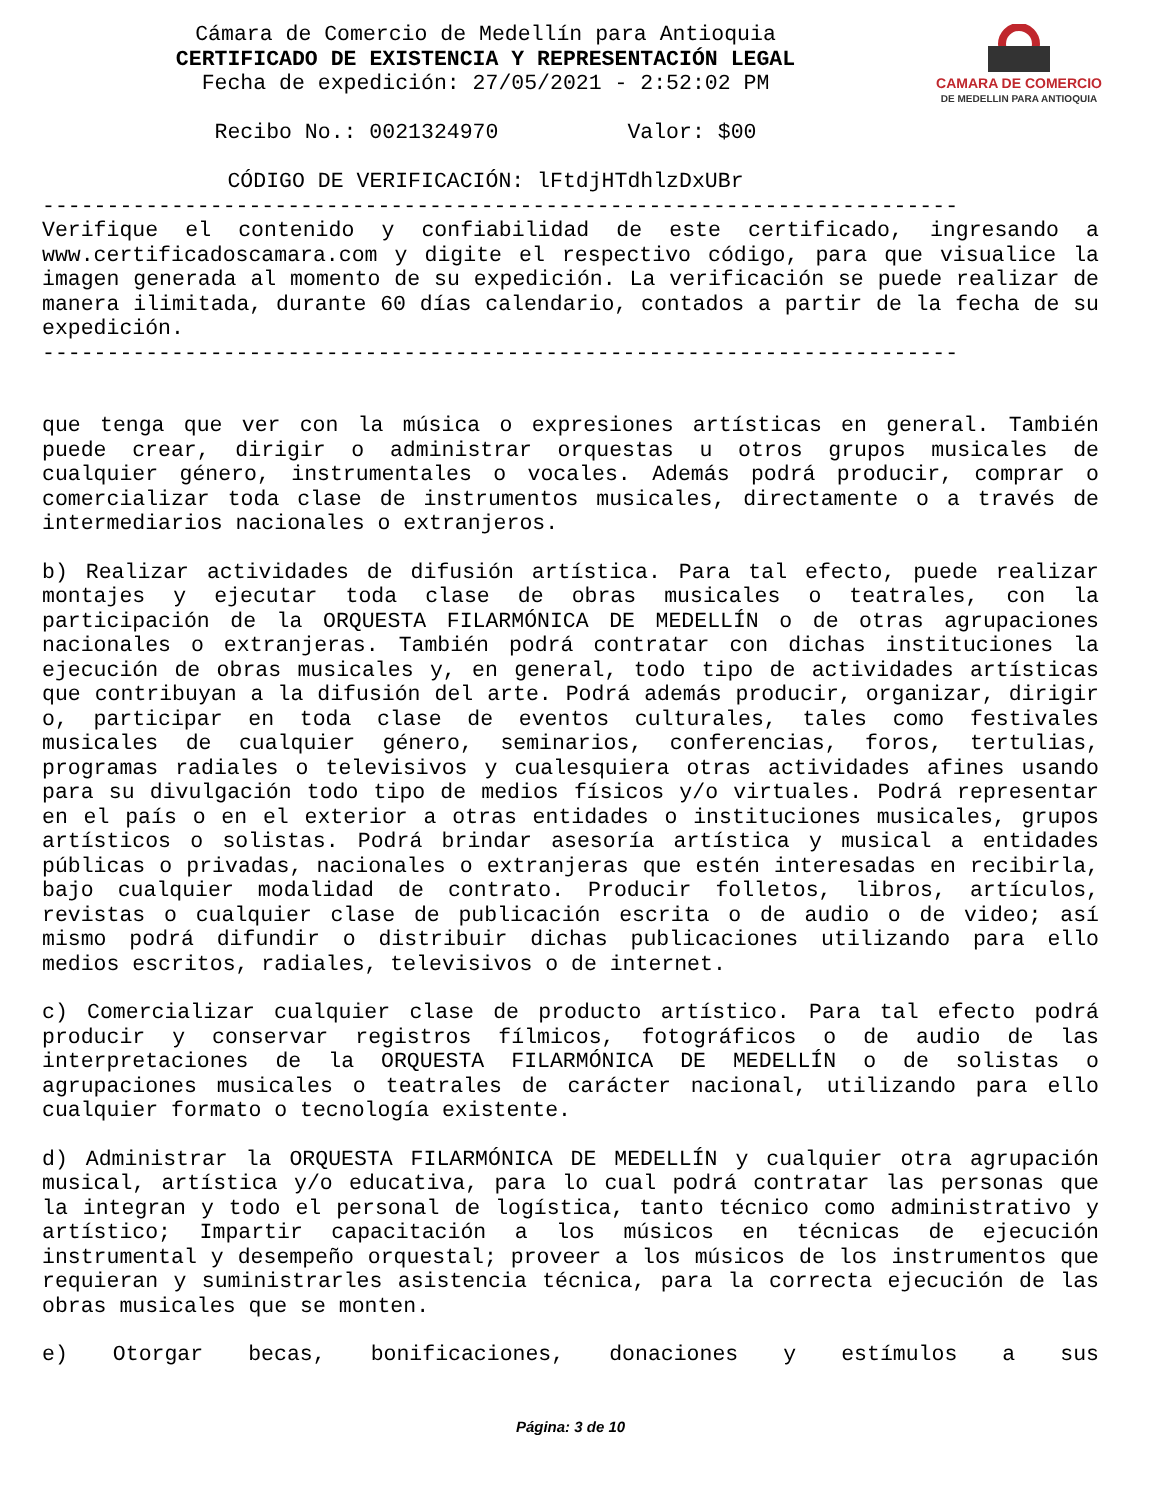CAMARA DE COMERCIO
DE MEDELLIN PARA ANTIOQUIA
Cámara de Comercio de Medellín para Antioquia
CERTIFICADO DE EXISTENCIA Y REPRESENTACIÓN LEGAL
Fecha de expedición: 27/05/2021 - 2:52:02 PM
Recibo No.: 0021324970 Valor: $00
CÓDIGO DE VERIFICACIÓN: lFtdjHTdhlzDxUBr
-----------------------------------------------------------------------
Verifique el contenido y confiabilidad de este certificado, ingresando a www.certificadoscamara.com y digite el respectivo código, para que visualice la imagen generada al momento de su expedición. La verificación se puede realizar de manera ilimitada, durante 60 días calendario, contados a partir de la fecha de su expedición.
-----------------------------------------------------------------------
que tenga que ver con la música o expresiones artísticas en general. También puede crear, dirigir o administrar orquestas u otros grupos musicales de cualquier género, instrumentales o vocales. Además podrá producir, comprar o comercializar toda clase de instrumentos musicales, directamente o a través de intermediarios nacionales o extranjeros.
b) Realizar actividades de difusión artística. Para tal efecto, puede realizar montajes y ejecutar toda clase de obras musicales o teatrales, con la participación de la ORQUESTA FILARMÓNICA DE MEDELLÍN o de otras agrupaciones nacionales o extranjeras. También podrá contratar con dichas instituciones la ejecución de obras musicales y, en general, todo tipo de actividades artísticas que contribuyan a la difusión del arte. Podrá además producir, organizar, dirigir o, participar en toda clase de eventos culturales, tales como festivales musicales de cualquier género, seminarios, conferencias, foros, tertulias, programas radiales o televisivos y cualesquiera otras actividades afines usando para su divulgación todo tipo de medios físicos y/o virtuales. Podrá representar en el país o en el exterior a otras entidades o instituciones musicales, grupos artísticos o solistas. Podrá brindar asesoría artística y musical a entidades públicas o privadas, nacionales o extranjeras que estén interesadas en recibirla, bajo cualquier modalidad de contrato. Producir folletos, libros, artículos, revistas o cualquier clase de publicación escrita o de audio o de video; así mismo podrá difundir o distribuir dichas publicaciones utilizando para ello medios escritos, radiales, televisivos o de internet.
c) Comercializar cualquier clase de producto artístico. Para tal efecto podrá producir y conservar registros fílmicos, fotográficos o de audio de las interpretaciones de la ORQUESTA FILARMÓNICA DE MEDELLÍN o de solistas o agrupaciones musicales o teatrales de carácter nacional, utilizando para ello cualquier formato o tecnología existente.
d) Administrar la ORQUESTA FILARMÓNICA DE MEDELLÍN y cualquier otra agrupación musical, artística y/o educativa, para lo cual podrá contratar las personas que la integran y todo el personal de logística, tanto técnico como administrativo y artístico; Impartir capacitación a los músicos en técnicas de ejecución instrumental y desempeño orquestal; proveer a los músicos de los instrumentos que requieran y suministrarles asistencia técnica, para la correcta ejecución de las obras musicales que se monten.
e) Otorgar becas, bonificaciones, donaciones y estímulos a sus
Página: 3 de 10